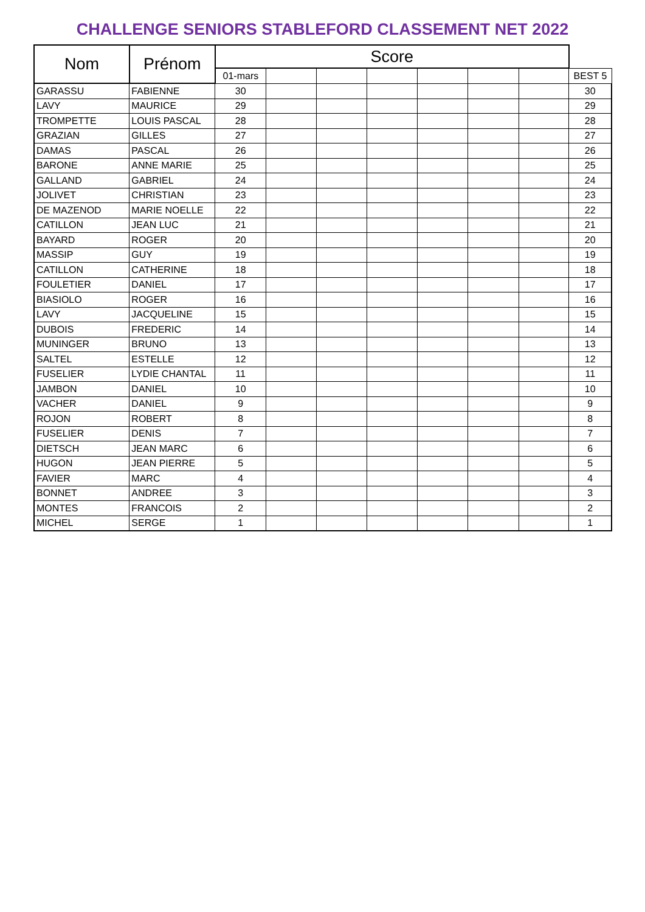CHALLENGE SENIORS STABLEFORD CLASSEMENT NET 2022
| Nom | Prénom | Score | | | | | | | |
| --- | --- | --- | --- | --- | --- | --- | --- | --- | --- |
| | | 01-mars | | | | | | | BEST 5 |
| GARASSU | FABIENNE | 30 | | | | | | | 30 |
| LAVY | MAURICE | 29 | | | | | | | 29 |
| TROMPETTE | LOUIS PASCAL | 28 | | | | | | | 28 |
| GRAZIAN | GILLES | 27 | | | | | | | 27 |
| DAMAS | PASCAL | 26 | | | | | | | 26 |
| BARONE | ANNE MARIE | 25 | | | | | | | 25 |
| GALLAND | GABRIEL | 24 | | | | | | | 24 |
| JOLIVET | CHRISTIAN | 23 | | | | | | | 23 |
| DE MAZENOD | MARIE NOELLE | 22 | | | | | | | 22 |
| CATILLON | JEAN LUC | 21 | | | | | | | 21 |
| BAYARD | ROGER | 20 | | | | | | | 20 |
| MASSIP | GUY | 19 | | | | | | | 19 |
| CATILLON | CATHERINE | 18 | | | | | | | 18 |
| FOULETIER | DANIEL | 17 | | | | | | | 17 |
| BIASIOLO | ROGER | 16 | | | | | | | 16 |
| LAVY | JACQUELINE | 15 | | | | | | | 15 |
| DUBOIS | FREDERIC | 14 | | | | | | | 14 |
| MUNINGER | BRUNO | 13 | | | | | | | 13 |
| SALTEL | ESTELLE | 12 | | | | | | | 12 |
| FUSELIER | LYDIE CHANTAL | 11 | | | | | | | 11 |
| JAMBON | DANIEL | 10 | | | | | | | 10 |
| VACHER | DANIEL | 9 | | | | | | | 9 |
| ROJON | ROBERT | 8 | | | | | | | 8 |
| FUSELIER | DENIS | 7 | | | | | | | 7 |
| DIETSCH | JEAN MARC | 6 | | | | | | | 6 |
| HUGON | JEAN PIERRE | 5 | | | | | | | 5 |
| FAVIER | MARC | 4 | | | | | | | 4 |
| BONNET | ANDREE | 3 | | | | | | | 3 |
| MONTES | FRANCOIS | 2 | | | | | | | 2 |
| MICHEL | SERGE | 1 | | | | | | | 1 |